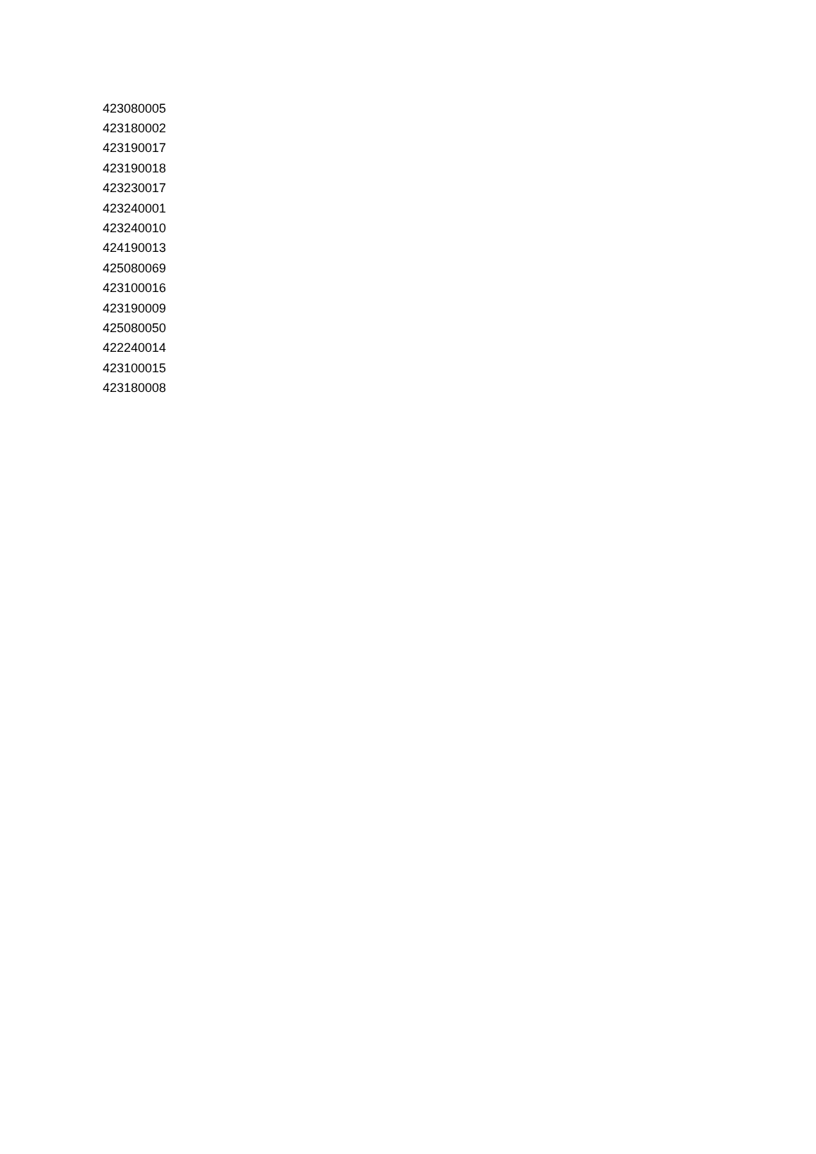| 423080005 |
| 423180002 |
| 423190017 |
| 423190018 |
| 423230017 |
| 423240001 |
| 423240010 |
| 424190013 |
| 425080069 |
| 423100016 |
| 423190009 |
| 425080050 |
| 422240014 |
| 423100015 |
| 423180008 |